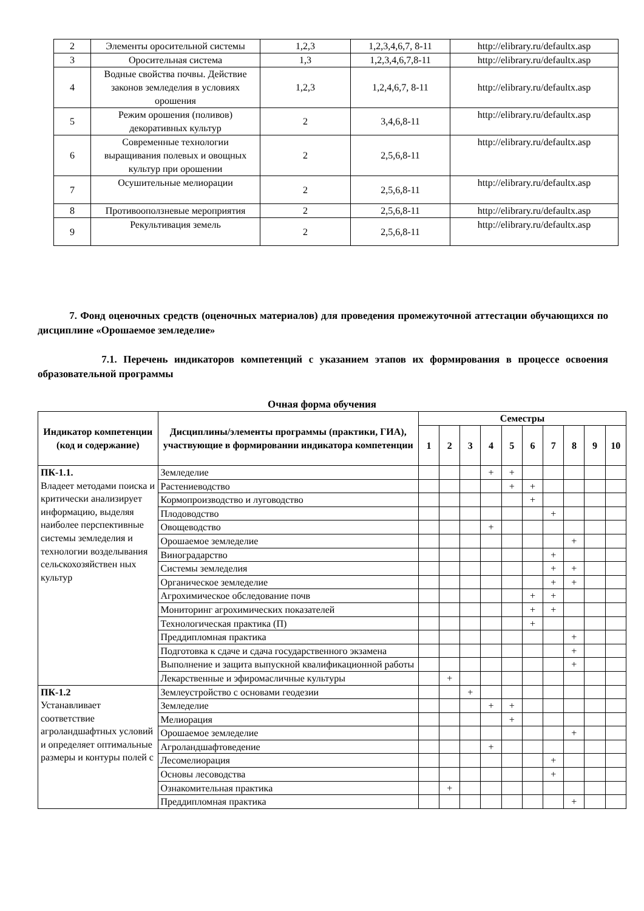| 2 | Элементы оросительной системы | 1,2,3 | 1,2,3,4,6,7, 8-11 | http://elibrary.ru/defaultx.asp |
| 3 | Оросительная система | 1,3 | 1,2,3,4,6,7,8-11 | http://elibrary.ru/defaultx.asp |
| 4 | Водные свойства почвы. Действие законов земледелия в условиях орошения | 1,2,3 | 1,2,4,6,7, 8-11 | http://elibrary.ru/defaultx.asp |
| 5 | Режим орошения (поливов) декоративных культур | 2 | 3,4,6,8-11 | http://elibrary.ru/defaultx.asp |
| 6 | Современные технологии выращивания полевых и овощных культур при орошении | 2 | 2,5,6,8-11 | http://elibrary.ru/defaultx.asp |
| 7 | Осушительные мелиорации | 2 | 2,5,6,8-11 | http://elibrary.ru/defaultx.asp |
| 8 | Противооползневые мероприятия | 2 | 2,5,6,8-11 | http://elibrary.ru/defaultx.asp |
| 9 | Рекультивация земель | 2 | 2,5,6,8-11 | http://elibrary.ru/defaultx.asp |
7. Фонд оценочных средств (оценочных материалов) для проведения промежуточной аттестации обучающихся по дисциплине «Орошаемое земледелие»
7.1. Перечень индикаторов компетенций с указанием этапов их формирования в процессе освоения образовательной программы
Очная форма обучения
| Индикатор компетенции (код и содержание) | Дисциплины/элементы программы (практики, ГИА), участвующие в формировании индикатора компетенции | Семестры | | | | | | | | | |
| --- | --- | --- | --- | --- | --- | --- | --- | --- | --- | --- | --- |
| | | 1 | 2 | 3 | 4 | 5 | 6 | 7 | 8 | 9 | 10 |
| ПК-1.1. Владеет методами поиска и критически анализирует информацию, выделяя наиболее перспективные системы земледелия и технологии возделывания сельскохозяйствен ных культур | Земледелие | | | | + | + | | | | | |
| | Растениеводство | | | | | + | + | | | | |
| | Кормопроизводство и луговодство | | | | | | + | | | | |
| | Плодоводство | | | | | | | + | | | |
| | Овощеводство | | | | + | | | | | | |
| | Орошаемое земледелие | | | | | | | | + | | |
| | Виноградарство | | | | | | | + | | | |
| | Системы земледелия | | | | | | | + | + | | |
| | Органическое земледелие | | | | | | | + | + | | |
| | Агрохимическое обследование почв | | | | | | + | + | | | |
| | Мониторинг агрохимических показателей | | | | | | + | + | | | |
| | Технологическая практика (П) | | | | | | + | | | | |
| | Преддипломная практика | | | | | | | | + | | |
| | Подготовка к сдаче и сдача государственного экзамена | | | | | | | | + | | |
| | Выполнение и защита выпускной квалификационной работы | | | | | | | | + | | |
| | Лекарственные и эфиромасличные культуры | | + | | | | | | | | |
| ПК-1.2 Устанавливает соответствие агроландшафтных условий и определяет оптимальные размеры и контуры полей с | Землеустройство с основами геодезии | | | + | | | | | | | |
| | Земледелие | | | | + | + | | | | | |
| | Мелиорация | | | | | + | | | | | |
| | Орошаемое земледелие | | | | | | | | + | | |
| | Агроландшафтоведение | | | | + | | | | | | |
| | Лесомелиорация | | | | | | | + | | | |
| | Основы лесоводства | | | | | | | + | | | |
| | Ознакомительная практика | | + | | | | | | | | |
| | Преддипломная практика | | | | | | | | + | | |